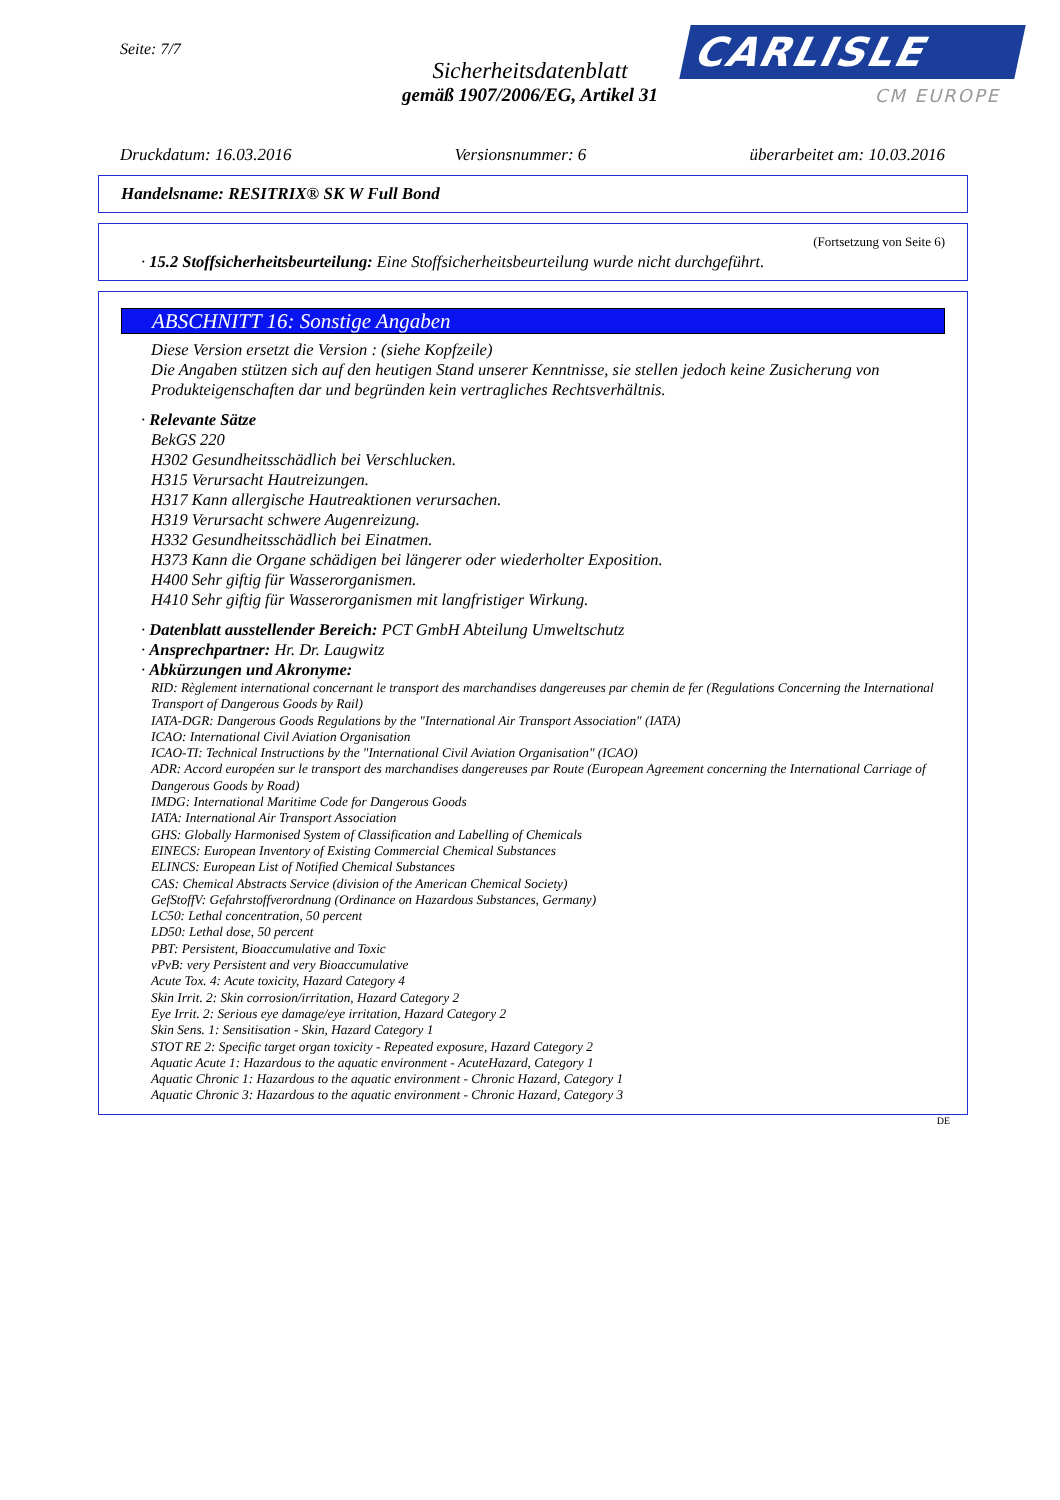Seite: 7/7
Sicherheitsdatenblatt
gemäß 1907/2006/EG, Artikel 31
CARLISLE
CM EUROPE
Druckdatum: 16.03.2016 Versionsnummer: 6 überarbeitet am: 10.03.2016
Handelsname: RESITRIX® SK W Full Bond
(Fortsetzung von Seite 6)
· 15.2 Stoffsicherheitsbeurteilung: Eine Stoffsicherheitsbeurteilung wurde nicht durchgeführt.
ABSCHNITT 16: Sonstige Angaben
Diese Version ersetzt die Version : (siehe Kopfzeile)
Die Angaben stützen sich auf den heutigen Stand unserer Kenntnisse, sie stellen jedoch keine Zusicherung von Produkteigenschaften dar und begründen kein vertragliches Rechtsverhältnis.
· Relevante Sätze
BekGS 220
H302 Gesundheitsschädlich bei Verschlucken.
H315 Verursacht Hautreizungen.
H317 Kann allergische Hautreaktionen verursachen.
H319 Verursacht schwere Augenreizung.
H332 Gesundheitsschädlich bei Einatmen.
H373 Kann die Organe schädigen bei längerer oder wiederholter Exposition.
H400 Sehr giftig für Wasserorganismen.
H410 Sehr giftig für Wasserorganismen mit langfristiger Wirkung.
· Datenblatt ausstellender Bereich: PCT GmbH Abteilung Umweltschutz
· Ansprechpartner: Hr. Dr. Laugwitz
· Abkürzungen und Akronyme:
RID: Règlement international concernant le transport des marchandises dangereuses par chemin de fer (Regulations Concerning the International Transport of Dangerous Goods by Rail)
IATA-DGR: Dangerous Goods Regulations by the "International Air Transport Association" (IATA)
ICAO: International Civil Aviation Organisation
ICAO-TI: Technical Instructions by the "International Civil Aviation Organisation" (ICAO)
ADR: Accord européen sur le transport des marchandises dangereuses par Route (European Agreement concerning the International Carriage of Dangerous Goods by Road)
IMDG: International Maritime Code for Dangerous Goods
IATA: International Air Transport Association
GHS: Globally Harmonised System of Classification and Labelling of Chemicals
EINECS: European Inventory of Existing Commercial Chemical Substances
ELINCS: European List of Notified Chemical Substances
CAS: Chemical Abstracts Service (division of the American Chemical Society)
GefStoffV: Gefahrstoffverordnung (Ordinance on Hazardous Substances, Germany)
LC50: Lethal concentration, 50 percent
LD50: Lethal dose, 50 percent
PBT: Persistent, Bioaccumulative and Toxic
vPvB: very Persistent and very Bioaccumulative
Acute Tox. 4: Acute toxicity, Hazard Category 4
Skin Irrit. 2: Skin corrosion/irritation, Hazard Category 2
Eye Irrit. 2: Serious eye damage/eye irritation, Hazard Category 2
Skin Sens. 1: Sensitisation - Skin, Hazard Category 1
STOT RE 2: Specific target organ toxicity - Repeated exposure, Hazard Category 2
Aquatic Acute 1: Hazardous to the aquatic environment - AcuteHazard, Category 1
Aquatic Chronic 1: Hazardous to the aquatic environment - Chronic Hazard, Category 1
Aquatic Chronic 3: Hazardous to the aquatic environment - Chronic Hazard, Category 3
DE